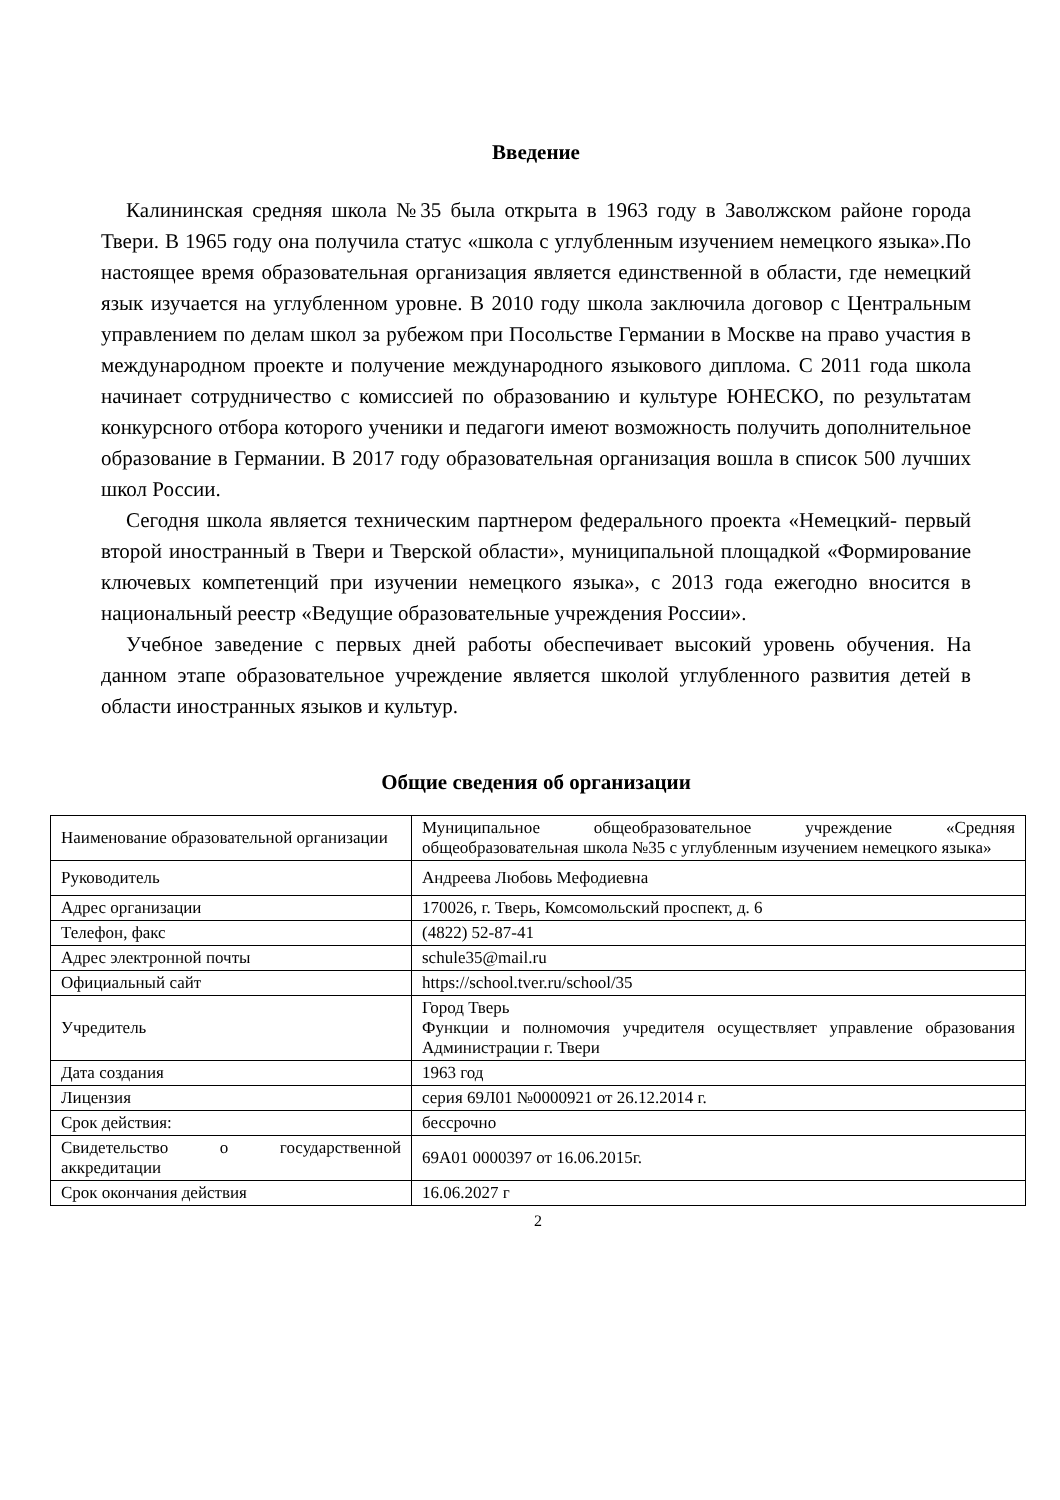Введение
Калининская средняя школа №35 была открыта в 1963 году в Заволжском районе города Твери. В 1965 году она получила статус «школа с углубленным изучением немецкого языка».По настоящее время образовательная организация является единственной в области, где немецкий язык изучается на углубленном уровне. В 2010 году школа заключила договор с Центральным управлением по делам школ за рубежом при Посольстве Германии в Москве на право участия в международном проекте и получение международного языкового диплома. С 2011 года школа начинает сотрудничество с комиссией по образованию и культуре ЮНЕСКО, по результатам конкурсного отбора которого ученики и педагоги имеют возможность получить дополнительное образование в Германии. В 2017 году образовательная организация вошла в список 500 лучших школ России.
Сегодня школа является техническим партнером федерального проекта «Немецкий- первый второй иностранный в Твери и Тверской области», муниципальной площадкой «Формирование ключевых компетенций при изучении немецкого языка», с 2013 года ежегодно вносится в национальный реестр «Ведущие образовательные учреждения России».
Учебное заведение с первых дней работы обеспечивает высокий уровень обучения. На данном этапе образовательное учреждение является школой углубленного развития детей в области иностранных языков и культур.
Общие сведения об организации
| Наименование образовательной организации | Муниципальное общеобразовательное учреждение «Средняя общеобразовательная школа №35 с углубленным изучением немецкого языка» |
| Руководитель | Андреева Любовь Мефодиевна |
| Адрес организации | 170026, г. Тверь, Комсомольский проспект, д. 6 |
| Телефон, факс | (4822) 52-87-41 |
| Адрес электронной почты | schule35@mail.ru |
| Официальный сайт | https://school.tver.ru/school/35 |
| Учредитель | Город Тверь Функции и полномочия учредителя осуществляет управление образования Администрации г. Твери |
| Дата создания | 1963 год |
| Лицензия | серия 69Л01 №0000921 от 26.12.2014 г. |
| Срок действия: | бессрочно |
| Свидетельство о государственной аккредитации | 69А01 0000397 от 16.06.2015г. |
| Срок окончания действия | 16.06.2027 г |
2